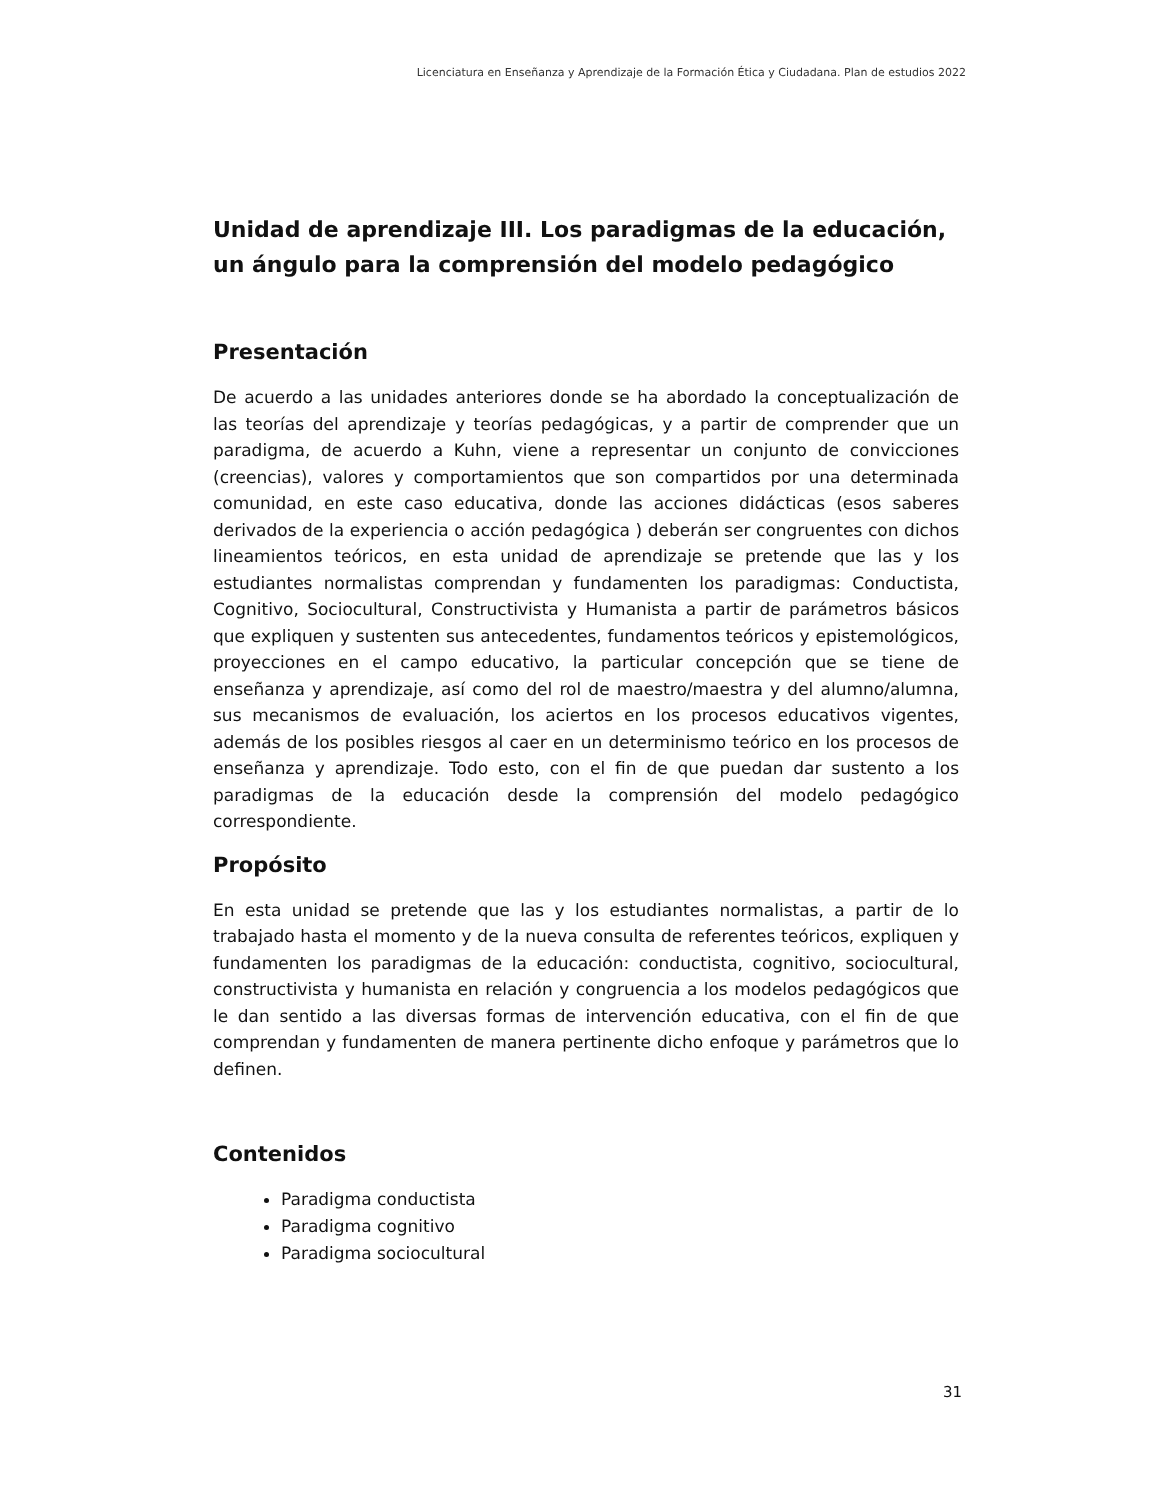Licenciatura en Enseñanza y Aprendizaje de la Formación Ética y Ciudadana. Plan de estudios 2022
Unidad de aprendizaje III. Los paradigmas de la educación, un ángulo para la comprensión del modelo pedagógico
Presentación
De acuerdo a las unidades anteriores donde se ha abordado la conceptualización de las teorías del aprendizaje y teorías pedagógicas, y a partir de comprender que un paradigma, de acuerdo a Kuhn, viene a representar un conjunto de convicciones (creencias), valores y comportamientos que son compartidos por una determinada comunidad, en este caso educativa, donde las acciones didácticas (esos saberes derivados de la experiencia o acción pedagógica ) deberán ser congruentes con dichos lineamientos teóricos, en esta unidad de aprendizaje se pretende que las y los estudiantes normalistas comprendan y fundamenten los paradigmas: Conductista, Cognitivo, Sociocultural, Constructivista y Humanista a partir de parámetros básicos que expliquen y sustenten sus antecedentes, fundamentos teóricos y epistemológicos, proyecciones en el campo educativo, la particular concepción que se tiene de enseñanza y aprendizaje, así como del rol de maestro/maestra y del alumno/alumna, sus mecanismos de evaluación, los aciertos en los procesos educativos vigentes, además de los posibles riesgos al caer en un determinismo teórico en los procesos de enseñanza y aprendizaje. Todo esto, con el fin de que puedan dar sustento a los paradigmas de la educación desde la comprensión del modelo pedagógico correspondiente.
Propósito
En esta unidad se pretende que las y los estudiantes normalistas, a partir de lo trabajado hasta el momento y de la nueva consulta de referentes teóricos, expliquen y fundamenten los paradigmas de la educación: conductista, cognitivo, sociocultural, constructivista y humanista en relación y congruencia a los modelos pedagógicos que le dan sentido a las diversas formas de intervención educativa, con el fin de que comprendan y fundamenten de manera pertinente dicho enfoque y parámetros que lo definen.
Contenidos
Paradigma conductista
Paradigma cognitivo
Paradigma sociocultural
31